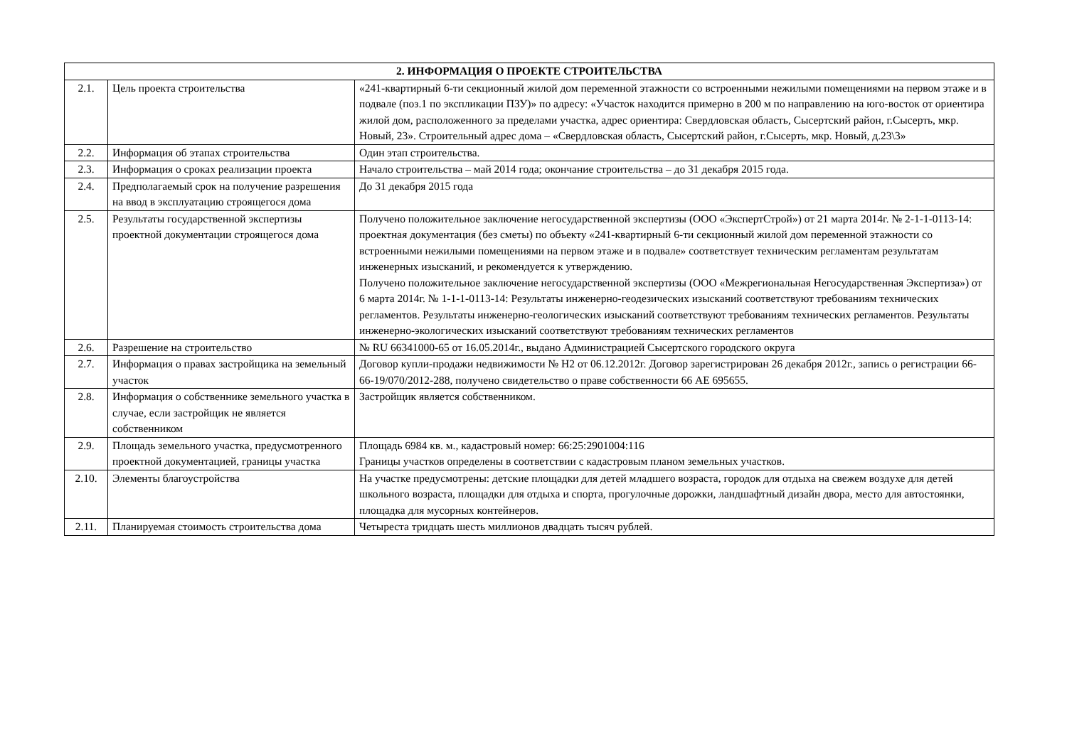| 2. ИНФОРМАЦИЯ О ПРОЕКТЕ СТРОИТЕЛЬСТВА | | |
| --- | --- | --- |
| 2.1. | Цель проекта строительства | «241-квартирный 6-ти секционный жилой дом переменной этажности со встроенными нежилыми помещениями на первом этаже и в подвале (поз.1 по экспликации ПЗУ)» по адресу: «Участок находится примерно в 200 м по направлению на юго-восток от ориентира жилой дом, расположенного за пределами участка, адрес ориентира: Свердловская область, Сысертский район, г.Сысерть, мкр. Новый, 23». Строительный адрес дома – «Свердловская область, Сысертский район, г.Сысерть, мкр. Новый, д.23\3» |
| 2.2. | Информация об этапах строительства | Один этап строительства. |
| 2.3. | Информация о сроках реализации проекта | Начало строительства – май 2014 года; окончание строительства – до 31 декабря 2015 года. |
| 2.4. | Предполагаемый срок на получение разрешения на ввод в эксплуатацию строящегося дома | До 31 декабря 2015 года |
| 2.5. | Результаты государственной экспертизы проектной документации строящегося дома | Получено положительное заключение негосударственной экспертизы (ООО «ЭкспертСтрой») от 21 марта 2014г. № 2-1-1-0113-14: проектная документация (без сметы) по объекту «241-квартирный 6-ти секционный жилой дом переменной этажности со встроенными нежилыми помещениями на первом этаже и в подвале» соответствует техническим регламентам результатам инженерных изысканий, и рекомендуется к утверждению. Получено положительное заключение негосударственной экспертизы (ООО «Межрегиональная Негосударственная Экспертиза») от 6 марта 2014г. № 1-1-1-0113-14: Результаты инженерно-геодезических изысканий соответствуют требованиям технических регламентов. Результаты инженерно-геологических изысканий соответствуют требованиям технических регламентов. Результаты инженерно-экологических изысканий соответствуют требованиям технических регламентов |
| 2.6. | Разрешение на строительство | № RU 66341000-65 от 16.05.2014г., выдано Администрацией Сысертского городского округа |
| 2.7. | Информация о правах застройщика на земельный участок | Договор купли-продажи недвижимости № Н2 от 06.12.2012г. Договор зарегистрирован 26 декабря 2012г., запись о регистрации 66-66-19/070/2012-288, получено свидетельство о праве собственности 66 АЕ 695655. |
| 2.8. | Информация о собственнике земельного участка в случае, если застройщик не является собственником | Застройщик является собственником. |
| 2.9. | Площадь земельного участка, предусмотренного проектной документацией, границы участка | Площадь 6984 кв. м., кадастровый номер: 66:25:2901004:116 Границы участков определены в соответствии с кадастровым планом земельных участков. |
| 2.10. | Элементы благоустройства | На участке предусмотрены: детские площадки для детей младшего возраста, городок для отдыха на свежем воздухе для детей школьного возраста, площадки для отдыха и спорта, прогулочные дорожки, ландшафтный дизайн двора, место для автостоянки, площадка для мусорных контейнеров. |
| 2.11. | Планируемая стоимость строительства дома | Четыреста тридцать шесть миллионов двадцать тысяч рублей. |